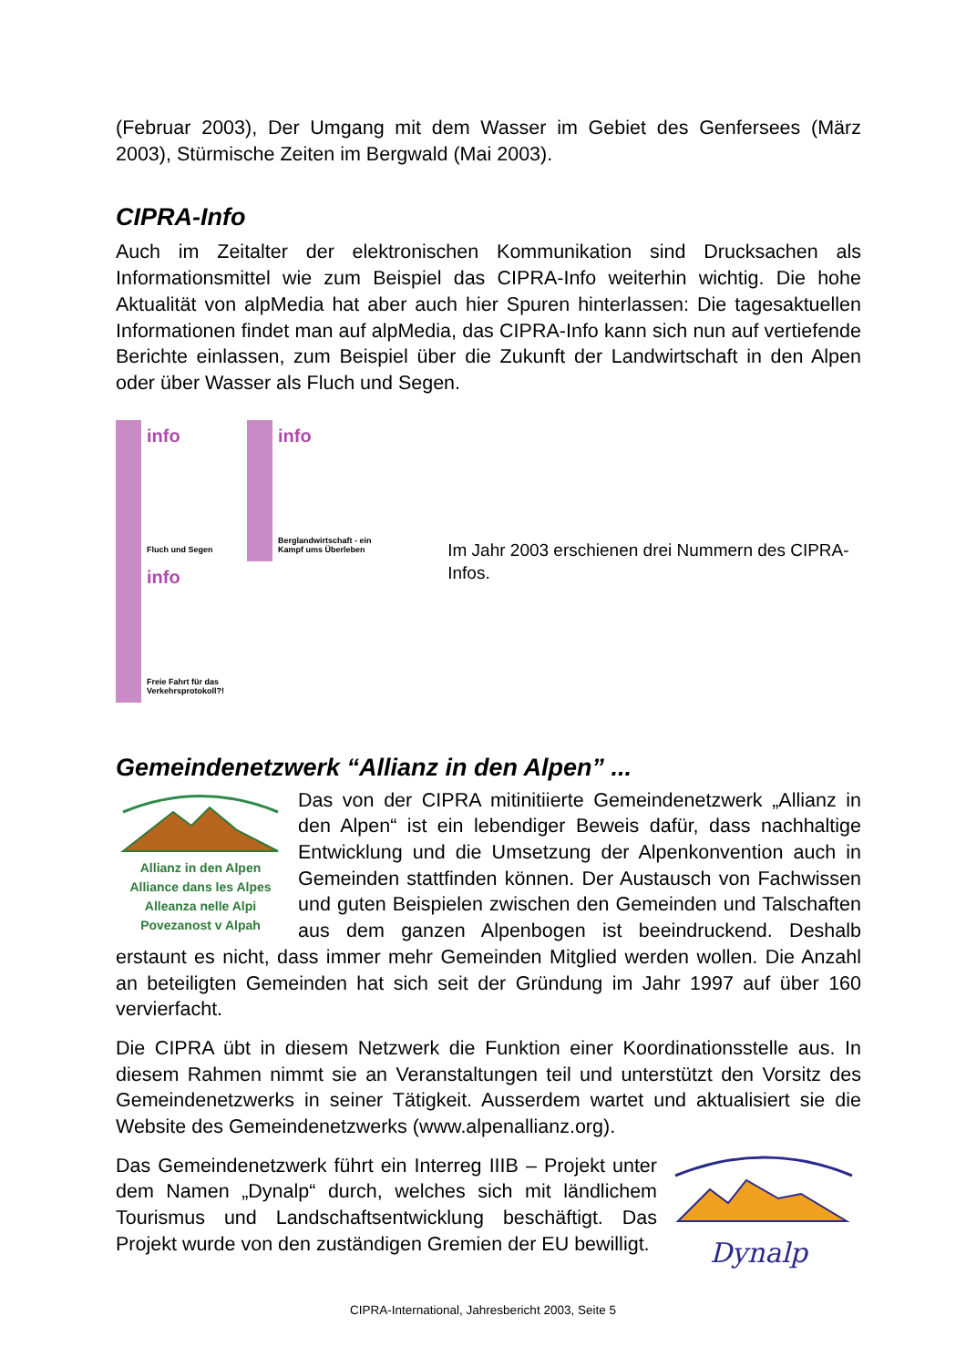(Februar 2003), Der Umgang mit dem Wasser im Gebiet des Genfersees (März 2003), Stürmische Zeiten im Bergwald (Mai 2003).
CIPRA-Info
Auch im Zeitalter der elektronischen Kommunikation sind Drucksachen als Informationsmittel wie zum Beispiel das CIPRA-Info weiterhin wichtig. Die hohe Aktualität von alpMedia hat aber auch hier Spuren hinterlassen: Die tagesaktuellen Informationen findet man auf alpMedia, das CIPRA-Info kann sich nun auf vertiefende Berichte einlassen, zum Beispiel über die Zukunft der Landwirtschaft in den Alpen oder über Wasser als Fluch und Segen.
info Fluch und Segen
info Berglandwirtschaft - ein Kampf ums Überleben
info Freie Fahrt für das Verkehrsprotokoll?!
Im Jahr 2003 erschienen drei Nummern des CIPRA-Infos.
Gemeindenetzwerk “Allianz in den Alpen” ...
Allianz in den Alpen
Alliance dans les Alpes
Alleanza nelle Alpi
Povezanost v Alpah
Das von der CIPRA mitinitiierte Gemeindenetzwerk „Allianz in den Alpen“ ist ein lebendiger Beweis dafür, dass nachhaltige Entwicklung und die Umsetzung der Alpenkonvention auch in Gemeinden stattfinden können. Der Austausch von Fachwissen und guten Beispielen zwischen den Gemeinden und Talschaften aus dem ganzen Alpenbogen ist beeindruckend. Deshalb erstaunt es nicht, dass immer mehr Gemeinden Mitglied werden wollen. Die Anzahl an beteiligten Gemeinden hat sich seit der Gründung im Jahr 1997 auf über 160 vervierfacht.
Die CIPRA übt in diesem Netzwerk die Funktion einer Koordinationsstelle aus. In diesem Rahmen nimmt sie an Veranstaltungen teil und unterstützt den Vorsitz des Gemeindenetzwerks in seiner Tätigkeit. Ausserdem wartet und aktualisiert sie die Website des Gemeindenetzwerks (www.alpenallianz.org).
Das Gemeindenetzwerk führt ein Interreg IIIB – Projekt unter dem Namen „Dynalp“ durch, welches sich mit ländlichem Tourismus und Landschaftsentwicklung beschäftigt. Das Projekt wurde von den zuständigen Gremien der EU bewilligt.
Dynalp
CIPRA-International, Jahresbericht 2003, Seite 5